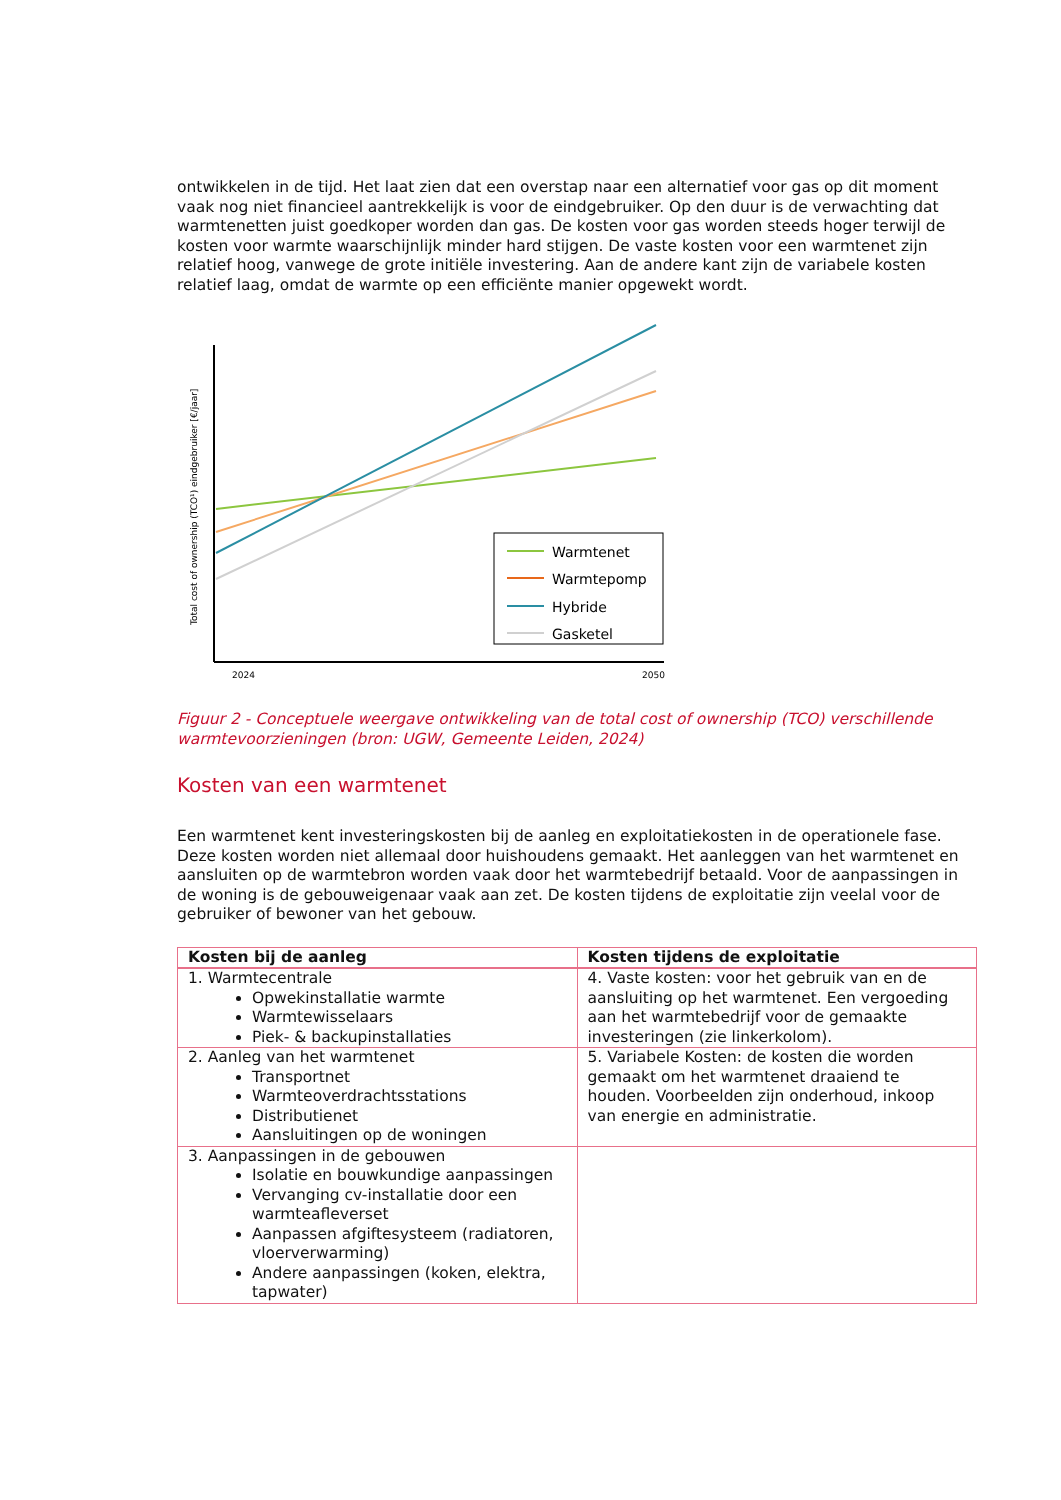ontwikkelen in de tijd. Het laat zien dat een overstap naar een alternatief voor gas op dit moment vaak nog niet financieel aantrekkelijk is voor de eindgebruiker. Op den duur is de verwachting dat warmtenetten juist goedkoper worden dan gas. De kosten voor gas worden steeds hoger terwijl de kosten voor warmte waarschijnlijk minder hard stijgen. De vaste kosten voor een warmtenet zijn relatief hoog, vanwege de grote initiële investering. Aan de andere kant zijn de variabele kosten relatief laag, omdat de warmte op een efficiënte manier opgewekt wordt.
Warmtenet
Warmtepomp
Hybride
Gasketel
2024
2050
Total cost of ownership (TCO¹) eindgebruiker [€/jaar]
Figuur 2 - Conceptuele weergave ontwikkeling van de total cost of ownership (TCO) verschillende warmtevoorzieningen (bron: UGW, Gemeente Leiden, 2024)
Kosten van een warmtenet
Een warmtenet kent investeringskosten bij de aanleg en exploitatiekosten in de operationele fase. Deze kosten worden niet allemaal door huishoudens gemaakt. Het aanleggen van het warmtenet en aansluiten op de warmtebron worden vaak door het warmtebedrijf betaald. Voor de aanpassingen in de woning is de gebouweigenaar vaak aan zet. De kosten tijdens de exploitatie zijn veelal voor de gebruiker of bewoner van het gebouw.
| Kosten bij de aanleg | Kosten tijdens de exploitatie |
| --- | --- |
| 1. Warmtecentrale Opwekinstallatie warmte Warmtewisselaars Piek- & backupinstallaties | 4. Vaste kosten: voor het gebruik van en de aansluiting op het warmtenet. Een vergoeding aan het warmtebedrijf voor de gemaakte investeringen (zie linkerkolom). |
| 2. Aanleg van het warmtenet Transportnet Warmteoverdrachtsstations Distributienet Aansluitingen op de woningen | 5. Variabele Kosten: de kosten die worden gemaakt om het warmtenet draaiend te houden. Voorbeelden zijn onderhoud, inkoop van energie en administratie. |
| 3. Aanpassingen in de gebouwen Isolatie en bouwkundige aanpassingen Vervanging cv-installatie door een warmteafleverset Aanpassen afgiftesysteem (radiatoren, vloerverwarming) Andere aanpassingen (koken, elektra, tapwater) | |